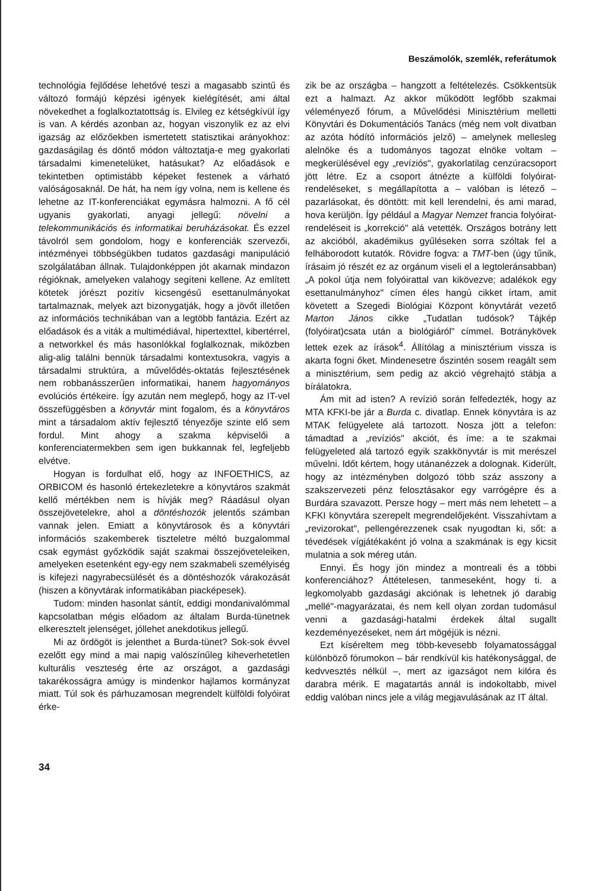Beszámolók, szemlék, referátumok
technológia fejlődése lehetővé teszi a magasabb szintű és változó formájú képzési igények kielégítését, ami által növekedhet a foglalkoztatottság is. Elvileg ez kétségkívül így is van. A kérdés azonban az, hogyan viszonylik ez az elvi igazság az előzőekben ismertetett statisztikai arányokhoz: gazdaságilag és döntő módon változtatja-e meg gyakorlati társadalmi kimenetelüket, hatásukat? Az előadások e tekintetben optimistább képeket festenek a várható valóságosaknál. De hát, ha nem így volna, nem is kellene és lehetne az IT-konferenciákat egymásra halmozni. A fő cél ugyanis gyakorlati, anyagi jellegű: növelni a telekommunikációs és informatikai beruházásokat. És ezzel távolról sem gondolom, hogy e konferenciák szervezői, intézményei többségükben tudatos gazdasági manipuláció szolgálatában állnak. Tulajdonképpen jót akarnak mindazon régióknak, amelyeken valahogy segíteni kellene. Az említett kötetek jórészt pozitív kicsengésű esettanulmányokat tartalmaznak, melyek azt bizonygatják, hogy a jövőt illetően az információs technikában van a legtöbb fantázia. Ezért az előadások és a viták a multimédiával, hipertexttel, kibertérrel, a networkkel és más hasonlókkal foglalkoznak, miközben alig-alig találni bennük társadalmi kontextusokra, vagyis a társadalmi struktúra, a művelődés-oktatás fejlesztésének nem robbanásszerűen informatikai, hanem hagyományos evolúciós értékeire. Így azután nem meglepő, hogy az IT-vel összefüggésben a könyvtár mint fogalom, és a könyvtáros mint a társadalom aktív fejlesztő tényezője szinte elő sem fordul. Mint ahogy a szakma képviselői a konferenciatermekben sem igen bukkannak fel, legfeljebb elvétve.
Hogyan is fordulhat elő, hogy az INFOETHICS, az ORBICOM és hasonló értekezletekre a könyvtáros szakmát kellő mértékben nem is hívják meg? Ráadásul olyan összejövetelekre, ahol a döntéshozók jelentős számban vannak jelen. Emiatt a könyvtárosok és a könyvtári információs szakemberek tiszteletre méltó buzgalommal csak egymást győzködik saját szakmai összejöveteleiken, amelyeken esetenként egy-egy nem szakmabeli személyiség is kifejezi nagyrabecsülését és a döntéshozók várakozását (hiszen a könyvtárak informatikában piacképesek).
Tudom: minden hasonlat sántít, eddigi mondanivalómmal kapcsolatban mégis előadom az általam Burda-tünetnek elkeresztelt jelenséget, jóllehet anekdotikus jellegű.
Mi az ördögöt is jelenthet a Burda-tünet? Sok-sok évvel ezelőtt egy mind a mai napig valószínűleg kiheverhetetlen kulturális veszteség érte az országot, a gazdasági takarékosságra amúgy is mindenkor hajlamos kormányzat miatt. Túl sok és párhuzamosan megrendelt külföldi folyóirat érke-
zik be az országba – hangzott a feltételezés. Csökkentsük ezt a halmazt. Az akkor működött legfőbb szakmai véleményező fórum, a Művelődési Minisztérium melletti Könyvtári és Dokumentációs Tanács (még nem volt divatban az azóta hódító információs jelző) – amelynek mellesleg alelnöke és a tudományos tagozat elnöke voltam – megkerülésével egy „revíziós", gyakorlatilag cenzúracsoport jött létre. Ez a csoport átnézte a külföldi folyóirat-rendeléseket, s megállapította a – valóban is létező – pazarlásokat, és döntött: mit kell lerendelni, és ami marad, hova kerüljön. Így például a Magyar Nemzet francia folyóirat-rendeléseit is „korrekció" alá vetették. Országos botrány lett az akcióból, akadémikus gyűléseken sorra szóltak fel a felháborodott kutatók. Rövidre fogva: a TMT-ben (úgy tűnik, írásaim jó részét ez az orgánum viseli el a legtoleránsabban) „A pokol útja nem folyóirattal van kikövezve; adalékok egy esettanulmányhoz" címen éles hangú cikket írtam, amit követett a Szegedi Biológiai Központ könyvtárát vezető Marton János cikke „Tudatlan tudósok? Tájkép (folyóirat)csata után a biológiáról" címmel. Botránykövek lettek ezek az írások<sup>4</sup>. Állítólag a minisztérium vissza is akarta fogni őket. Mindenesetre őszintén sosem reagált sem a minisztérium, sem pedig az akció végrehajtó stábja a bírálatokra.
Ám mit ad isten? A revízió során felfedezték, hogy az MTA KFKI-be jár a Burda c. divatlap. Ennek könyvtára is az MTAK felügyelete alá tartozott. Nosza jött a telefon: támadtad a „revíziós" akciót, és íme: a te szakmai felügyeleted alá tartozó egyik szakkönyvtár is mit merészel művelni. Időt kértem, hogy utánanézzek a dolognak. Kiderült, hogy az intézményben dolgozó több száz asszony a szakszervezeti pénz felosztásakor egy varrógépre és a Burdára szavazott. Persze hogy – mert más nem lehetett – a KFKI könyvtára szerepelt megrendelőjeként. Visszahívtam a „revizorokat", pellengérezzenek csak nyugodtan ki, sőt: a tévedések vígjátékaként jó volna a szakmának is egy kicsit mulatnia a sok méreg után.
Ennyi. És hogy jön mindez a montreali és a többi konferenciához? Áttételesen, tanmeseként, hogy ti. a legkomolyabb gazdasági akciónak is lehetnek jó darabig „mellé"-magyarázatai, és nem kell olyan zordan tudomásul venni a gazdasági-hatalmi érdekek által sugallt kezdeményezéseket, nem árt mögéjük is nézni.
Ezt kíséreltem meg több-kevesebb folyamatossággal különböző fórumokon – bár rendkívül kis hatékonysággal, de kedvvesztés nélkül –, mert az igazságot nem kilóra és darabra mérik. E magatartás annál is indokoltabb, mivel eddig valóban nincs jele a világ megjavulásának az IT által.
34